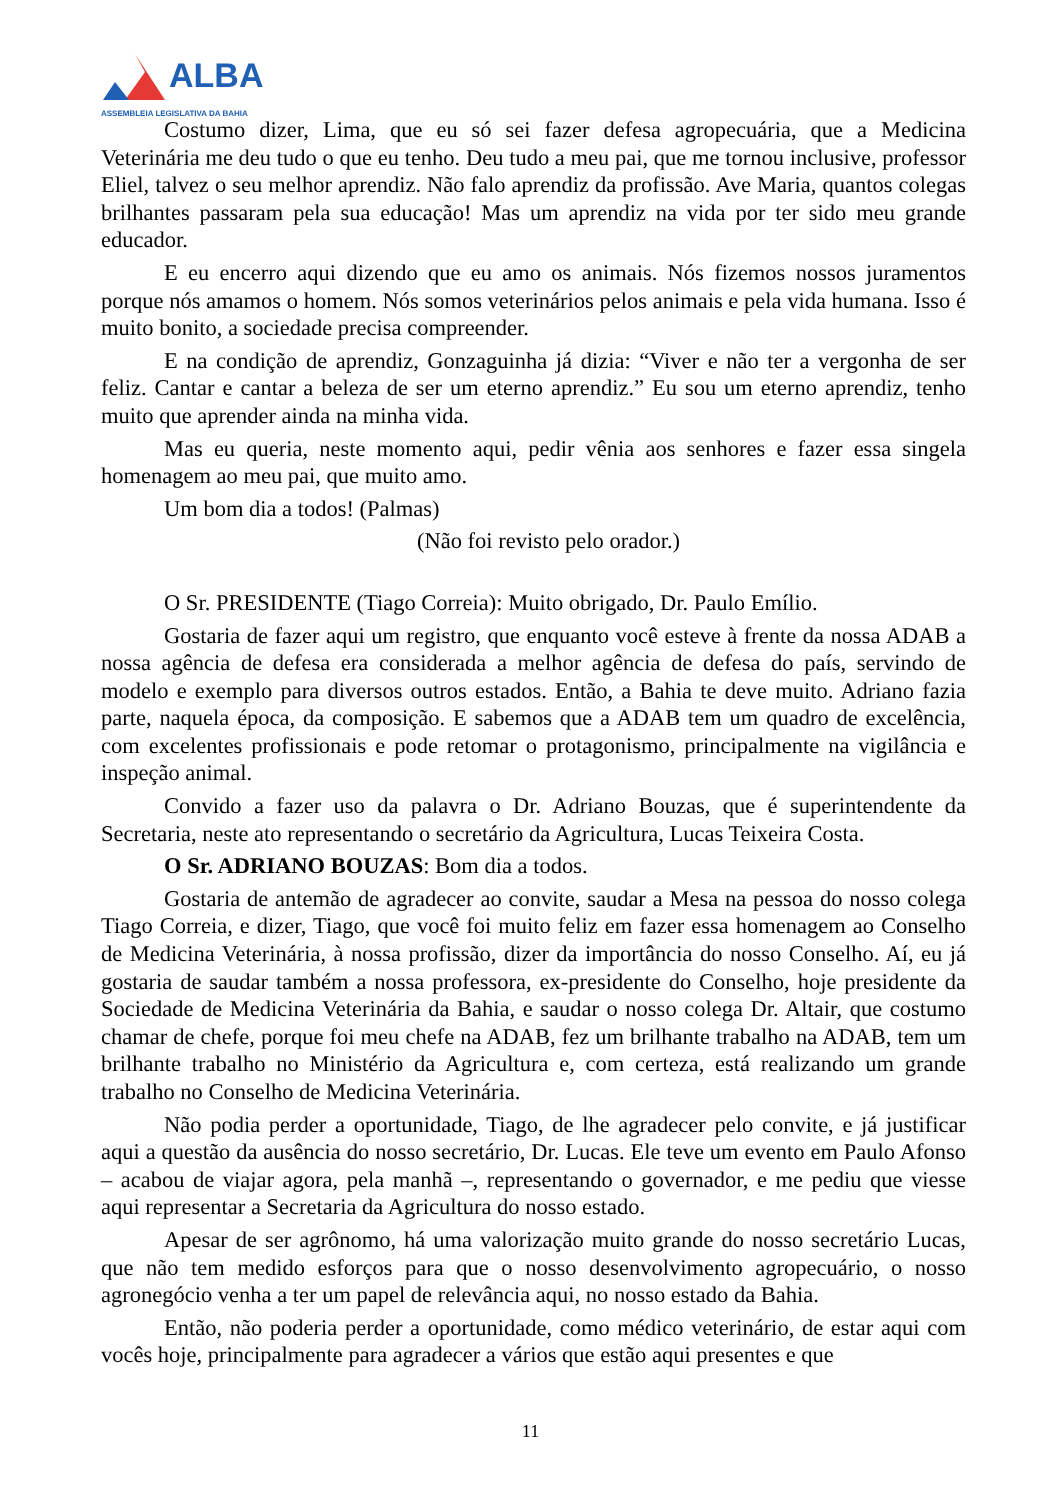ALBA
ASSEMBLEIA LEGISLATIVA DA BAHIA
Costumo dizer, Lima, que eu só sei fazer defesa agropecuária, que a Medicina Veterinária me deu tudo o que eu tenho. Deu tudo a meu pai, que me tornou inclusive, professor Eliel, talvez o seu melhor aprendiz. Não falo aprendiz da profissão. Ave Maria, quantos colegas brilhantes passaram pela sua educação! Mas um aprendiz na vida por ter sido meu grande educador.
E eu encerro aqui dizendo que eu amo os animais. Nós fizemos nossos juramentos porque nós amamos o homem. Nós somos veterinários pelos animais e pela vida humana. Isso é muito bonito, a sociedade precisa compreender.
E na condição de aprendiz, Gonzaguinha já dizia: “Viver e não ter a vergonha de ser feliz. Cantar e cantar a beleza de ser um eterno aprendiz.” Eu sou um eterno aprendiz, tenho muito que aprender ainda na minha vida.
Mas eu queria, neste momento aqui, pedir vênia aos senhores e fazer essa singela homenagem ao meu pai, que muito amo.
Um bom dia a todos! (Palmas)
(Não foi revisto pelo orador.)
O Sr. PRESIDENTE (Tiago Correia): Muito obrigado, Dr. Paulo Emílio.
Gostaria de fazer aqui um registro, que enquanto você esteve à frente da nossa ADAB a nossa agência de defesa era considerada a melhor agência de defesa do país, servindo de modelo e exemplo para diversos outros estados. Então, a Bahia te deve muito. Adriano fazia parte, naquela época, da composição. E sabemos que a ADAB tem um quadro de excelência, com excelentes profissionais e pode retomar o protagonismo, principalmente na vigilância e inspeção animal.
Convido a fazer uso da palavra o Dr. Adriano Bouzas, que é superintendente da Secretaria, neste ato representando o secretário da Agricultura, Lucas Teixeira Costa.
O Sr. ADRIANO BOUZAS: Bom dia a todos.
Gostaria de antemão de agradecer ao convite, saudar a Mesa na pessoa do nosso colega Tiago Correia, e dizer, Tiago, que você foi muito feliz em fazer essa homenagem ao Conselho de Medicina Veterinária, à nossa profissão, dizer da importância do nosso Conselho. Aí, eu já gostaria de saudar também a nossa professora, ex-presidente do Conselho, hoje presidente da Sociedade de Medicina Veterinária da Bahia, e saudar o nosso colega Dr. Altair, que costumo chamar de chefe, porque foi meu chefe na ADAB, fez um brilhante trabalho na ADAB, tem um brilhante trabalho no Ministério da Agricultura e, com certeza, está realizando um grande trabalho no Conselho de Medicina Veterinária.
Não podia perder a oportunidade, Tiago, de lhe agradecer pelo convite, e já justificar aqui a questão da ausência do nosso secretário, Dr. Lucas. Ele teve um evento em Paulo Afonso – acabou de viajar agora, pela manhã –, representando o governador, e me pediu que viesse aqui representar a Secretaria da Agricultura do nosso estado.
Apesar de ser agrônomo, há uma valorização muito grande do nosso secretário Lucas, que não tem medido esforços para que o nosso desenvolvimento agropecuário, o nosso agronegócio venha a ter um papel de relevância aqui, no nosso estado da Bahia.
Então, não poderia perder a oportunidade, como médico veterinário, de estar aqui com vocês hoje, principalmente para agradecer a vários que estão aqui presentes e que
11